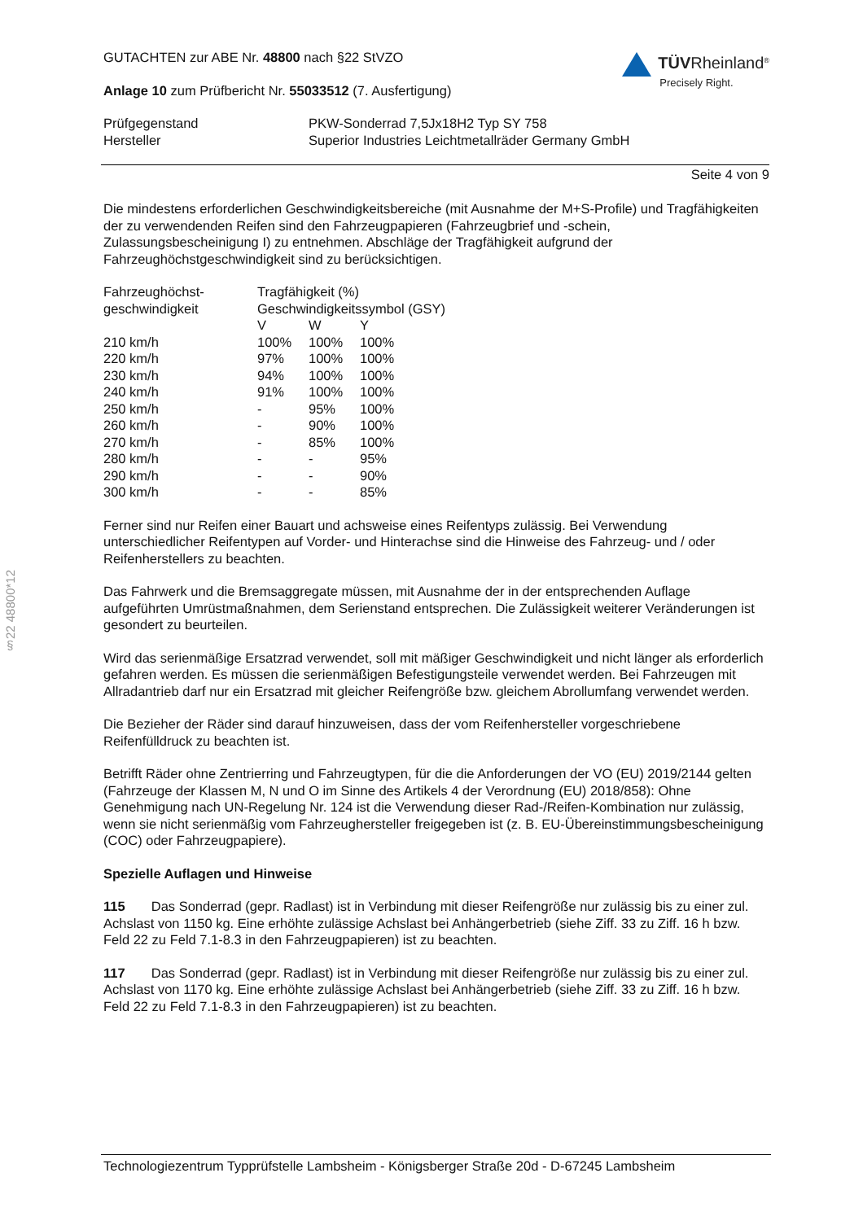§22 48800*12
GUTACHTEN zur ABE Nr. 48800 nach §22 StVZO
Anlage 10 zum Prüfbericht Nr. 55033512 (7. Ausfertigung)
TÜVRheinland<sup>®</sup>
Precisely Right.
| Prüfgegenstand | PKW-Sonderrad 7,5Jx18H2 Typ SY 758 |
| Hersteller | Superior Industries Leichtmetallräder Germany GmbH |
Seite 4 von 9
Die mindestens erforderlichen Geschwindigkeitsbereiche (mit Ausnahme der M+S-Profile) und Tragfähigkeiten der zu verwendenden Reifen sind den Fahrzeugpapieren (Fahrzeugbrief und -schein, Zulassungsbescheinigung I) zu entnehmen. Abschläge der Tragfähigkeit aufgrund der Fahrzeughöchstgeschwindigkeit sind zu berücksichtigen.
| Fahrzeughöchst- geschwindigkeit | Tragfähigkeit (%) Geschwindigkeitssymbol (GSY) | | |
| | V | W | Y |
| 210 km/h | 100% | 100% | 100% |
| 220 km/h | 97% | 100% | 100% |
| 230 km/h | 94% | 100% | 100% |
| 240 km/h | 91% | 100% | 100% |
| 250 km/h | - | 95% | 100% |
| 260 km/h | - | 90% | 100% |
| 270 km/h | - | 85% | 100% |
| 280 km/h | - | - | 95% |
| 290 km/h | - | - | 90% |
| 300 km/h | - | - | 85% |
Ferner sind nur Reifen einer Bauart und achsweise eines Reifentyps zulässig. Bei Verwendung unterschiedlicher Reifentypen auf Vorder- und Hinterachse sind die Hinweise des Fahrzeug- und / oder Reifenherstellers zu beachten.
Das Fahrwerk und die Bremsaggregate müssen, mit Ausnahme der in der entsprechenden Auflage aufgeführten Umrüstmaßnahmen, dem Serienstand entsprechen. Die Zulässigkeit weiterer Veränderungen ist gesondert zu beurteilen.
Wird das serienmäßige Ersatzrad verwendet, soll mit mäßiger Geschwindigkeit und nicht länger als erforderlich gefahren werden. Es müssen die serienmäßigen Befestigungsteile verwendet werden. Bei Fahrzeugen mit Allradantrieb darf nur ein Ersatzrad mit gleicher Reifengröße bzw. gleichem Abrollumfang verwendet werden.
Die Bezieher der Räder sind darauf hinzuweisen, dass der vom Reifenhersteller vorgeschriebene Reifenfülldruck zu beachten ist.
Betrifft Räder ohne Zentrierring und Fahrzeugtypen, für die die Anforderungen der VO (EU) 2019/2144 gelten (Fahrzeuge der Klassen M, N und O im Sinne des Artikels 4 der Verordnung (EU) 2018/858): Ohne Genehmigung nach UN-Regelung Nr. 124 ist die Verwendung dieser Rad-/Reifen-Kombination nur zulässig, wenn sie nicht serienmäßig vom Fahrzeughersteller freigegeben ist (z. B. EU-Übereinstimmungsbescheinigung (COC) oder Fahrzeugpapiere).
Spezielle Auflagen und Hinweise
115 Das Sonderrad (gepr. Radlast) ist in Verbindung mit dieser Reifengröße nur zulässig bis zu einer zul. Achslast von 1150 kg. Eine erhöhte zulässige Achslast bei Anhängerbetrieb (siehe Ziff. 33 zu Ziff. 16 h bzw. Feld 22 zu Feld 7.1-8.3 in den Fahrzeugpapieren) ist zu beachten.
117 Das Sonderrad (gepr. Radlast) ist in Verbindung mit dieser Reifengröße nur zulässig bis zu einer zul. Achslast von 1170 kg. Eine erhöhte zulässige Achslast bei Anhängerbetrieb (siehe Ziff. 33 zu Ziff. 16 h bzw. Feld 22 zu Feld 7.1-8.3 in den Fahrzeugpapieren) ist zu beachten.
Technologiezentrum Typprüfstelle Lambsheim - Königsberger Straße 20d - D-67245 Lambsheim